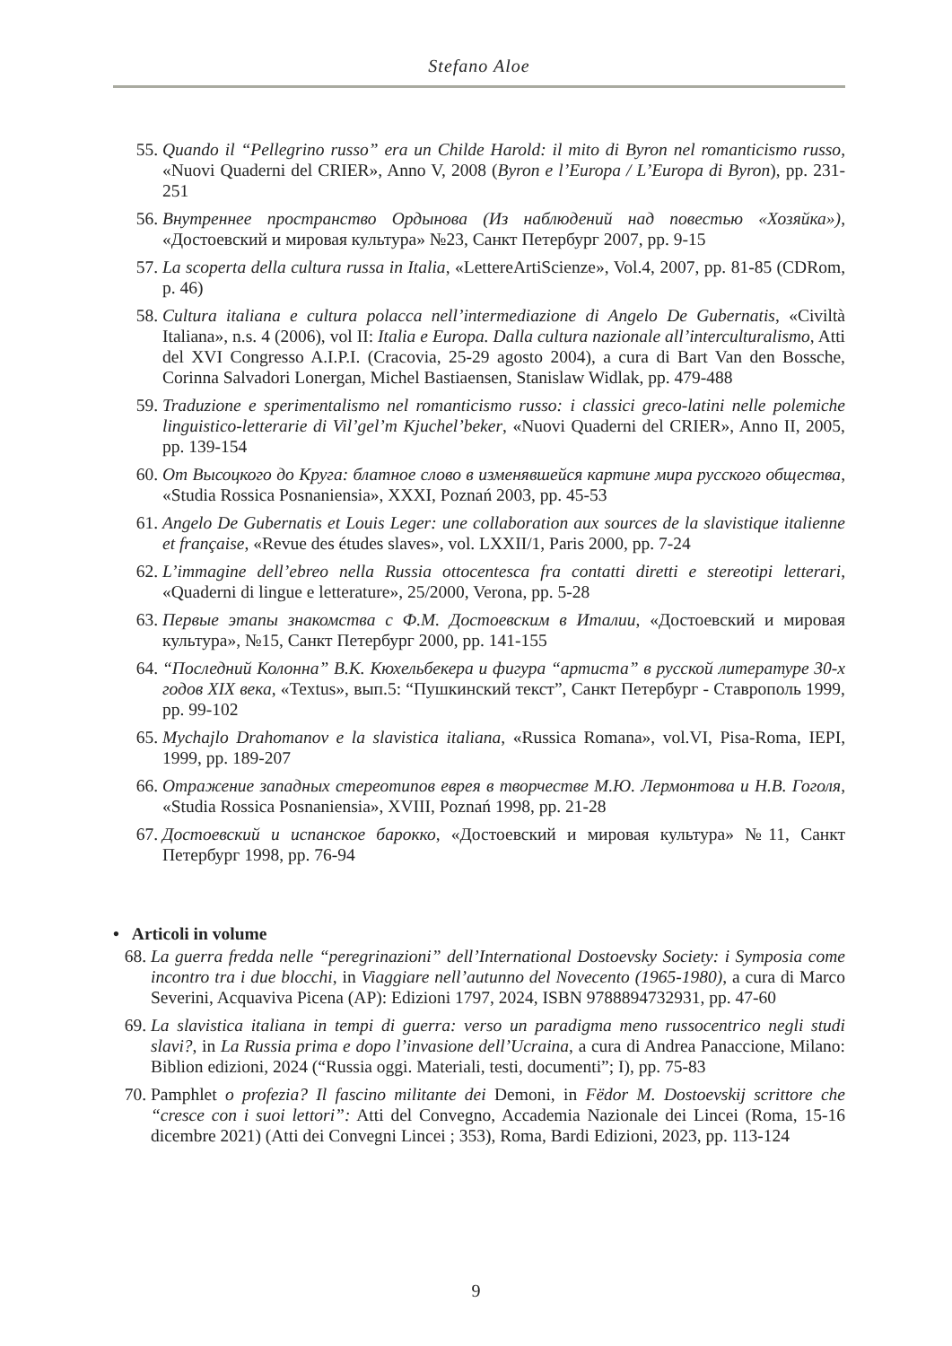Stefano Aloe
55. Quando il “Pellegrino russo” era un Childe Harold: il mito di Byron nel romanticismo russo, «Nuovi Quaderni del CRIER», Anno V, 2008 (Byron e l’Europa / L’Europa di Byron), pp. 231-251
56. Внутреннее пространство Ордынова (Из наблюдений над повестью «Хозяйка»), «Достоевский и мировая культура» №23, Санкт Петербург 2007, pp. 9-15
57. La scoperta della cultura russa in Italia, «LettereArtiScienze», Vol.4, 2007, pp. 81-85 (CDRom, p. 46)
58. Cultura italiana e cultura polacca nell’intermediazione di Angelo De Gubernatis, «Civiltà Italiana», n.s. 4 (2006), vol II: Italia e Europa. Dalla cultura nazionale all’interculturalismo, Atti del XVI Congresso A.I.P.I. (Cracovia, 25-29 agosto 2004), a cura di Bart Van den Bossche, Corinna Salvadori Lonergan, Michel Bastiaensen, Stanislaw Widlak, pp. 479-488
59. Traduzione e sperimentalismo nel romanticismo russo: i classici greco-latini nelle polemiche linguistico-letterarie di Vil’gel’m Kjuchel’beker, «Nuovi Quaderni del CRIER», Anno II, 2005, pp. 139-154
60. От Высоцкого до Круга: блатное слово в изменявшейся картине мира русского общества, «Studia Rossica Posnaniensia», XXXI, Poznań 2003, pp. 45-53
61. Angelo De Gubernatis et Louis Leger: une collaboration aux sources de la slavistique italienne et française, «Revue des études slaves», vol. LXXII/1, Paris 2000, pp. 7-24
62. L’immagine dell’ebreo nella Russia ottocentesca fra contatti diretti e stereotipi letterari, «Quaderni di lingue e letterature», 25/2000, Verona, pp. 5-28
63. Первые этапы знакомства с Ф.М. Достоевским в Италии, «Достоевский и мировая культура», №15, Санкт Петербург 2000, pp. 141-155
64. “Последний Колонна” В.К. Кюхельбекера и фигура “артиста” в русской литературе 30-х годов XIX века, «Textus», вып.5: “Пушкинский текст”, Санкт Петербург - Ставрополь 1999, pp. 99-102
65. Mychajlo Drahomanov e la slavistica italiana, «Russica Romana», vol.VI, Pisa-Roma, IEPI, 1999, pp. 189-207
66. Отражение западных стереотипов еврея в творчестве М.Ю. Лермонтова и Н.В. Гоголя, «Studia Rossica Posnaniensia», XVIII, Poznań 1998, pp. 21-28
67. Достоевский и испанское барокко, «Достоевский и мировая культура» №11, Санкт Петербург 1998, pp. 76-94
• Articoli in volume
68. La guerra fredda nelle “peregrinazioni” dell’International Dostoevsky Society: i Symposia come incontro tra i due blocchi, in Viaggiare nell’autunno del Novecento (1965-1980), a cura di Marco Severini, Acquaviva Picena (AP): Edizioni 1797, 2024, ISBN 9788894732931, pp. 47-60
69. La slavistica italiana in tempi di guerra: verso un paradigma meno russocentrico negli studi slavi?, in La Russia prima e dopo l’invasione dell’Ucraina, a cura di Andrea Panaccione, Milano: Biblion edizioni, 2024 (“Russia oggi. Materiali, testi, documenti”; I), pp. 75-83
70. Pamphlet o profezia? Il fascino militante dei Demoni, in Fëdor M. Dostoevskij scrittore che “cresce con i suoi lettori”: Atti del Convegno, Accademia Nazionale dei Lincei (Roma, 15-16 dicembre 2021) (Atti dei Convegni Lincei ; 353), Roma, Bardi Edizioni, 2023, pp. 113-124
9